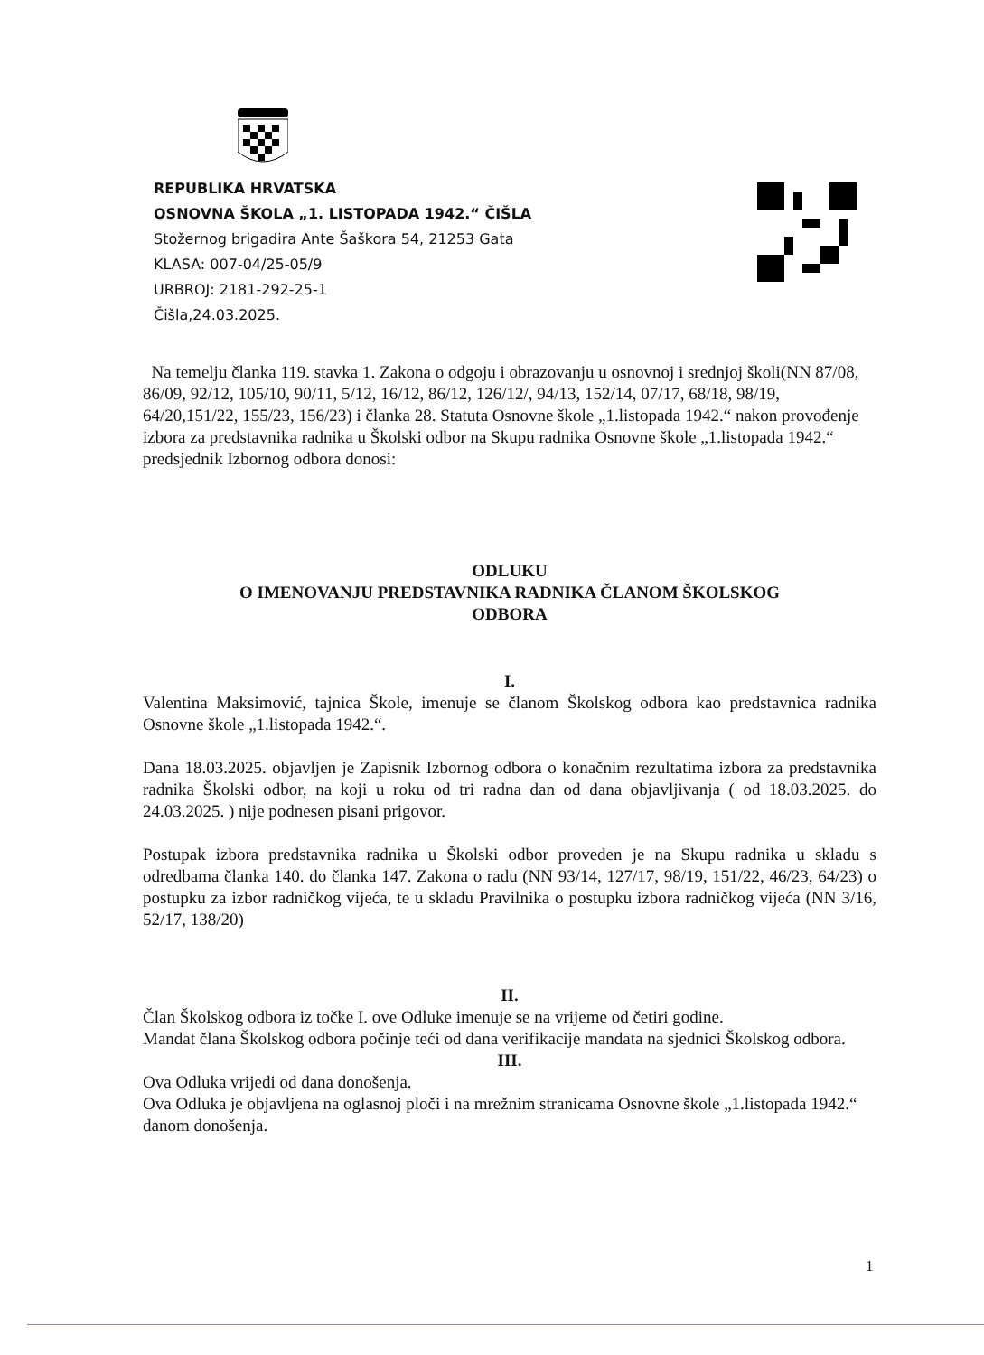REPUBLIKA HRVATSKA
OSNOVNA ŠKOLA „1. LISTOPADA 1942.“ ČIŠLA
Stožernog brigadira Ante Šaškora 54, 21253 Gata
KLASA: 007-04/25-05/9
URBROJ: 2181-292-25-1
Čišla,24.03.2025.
Na temelju članka 119. stavka 1. Zakona o odgoju i obrazovanju u osnovnoj i srednjoj školi(NN 87/08, 86/09, 92/12, 105/10, 90/11, 5/12, 16/12, 86/12, 126/12/, 94/13, 152/14, 07/17, 68/18, 98/19, 64/20,151/22, 155/23, 156/23) i članka 28. Statuta Osnovne škole „1.listopada 1942.“ nakon provođenje izbora za predstavnika radnika u Školski odbor na Skupu radnika Osnovne škole „1.listopada 1942.“ predsjednik Izbornog odbora donosi:
ODLUKU
O IMENOVANJU PREDSTAVNIKA RADNIKA ČLANOM ŠKOLSKOG
ODBORA
I.
Valentina Maksimović, tajnica Škole, imenuje se članom Školskog odbora kao predstavnica radnika Osnovne škole „1.listopada 1942.“.
Dana 18.03.2025. objavljen je Zapisnik Izbornog odbora o konačnim rezultatima izbora za predstavnika radnika Školski odbor, na koji u roku od tri radna dan od dana objavljivanja ( od 18.03.2025. do 24.03.2025. ) nije podnesen pisani prigovor.
Postupak izbora predstavnika radnika u Školski odbor proveden je na Skupu radnika u skladu s odredbama članka 140. do članka 147. Zakona o radu (NN 93/14, 127/17, 98/19, 151/22, 46/23, 64/23) o postupku za izbor radničkog vijeća, te u skladu Pravilnika o postupku izbora radničkog vijeća (NN 3/16, 52/17, 138/20)
II.
Član Školskog odbora iz točke I. ove Odluke imenuje se na vrijeme od četiri godine.
Mandat člana Školskog odbora počinje teći od dana verifikacije mandata na sjednici Školskog odbora.
III.
Ova Odluka vrijedi od dana donošenja.
Ova Odluka je objavljena na oglasnoj ploči i na mrežnim stranicama Osnovne škole „1.listopada 1942.“ danom donošenja.
1